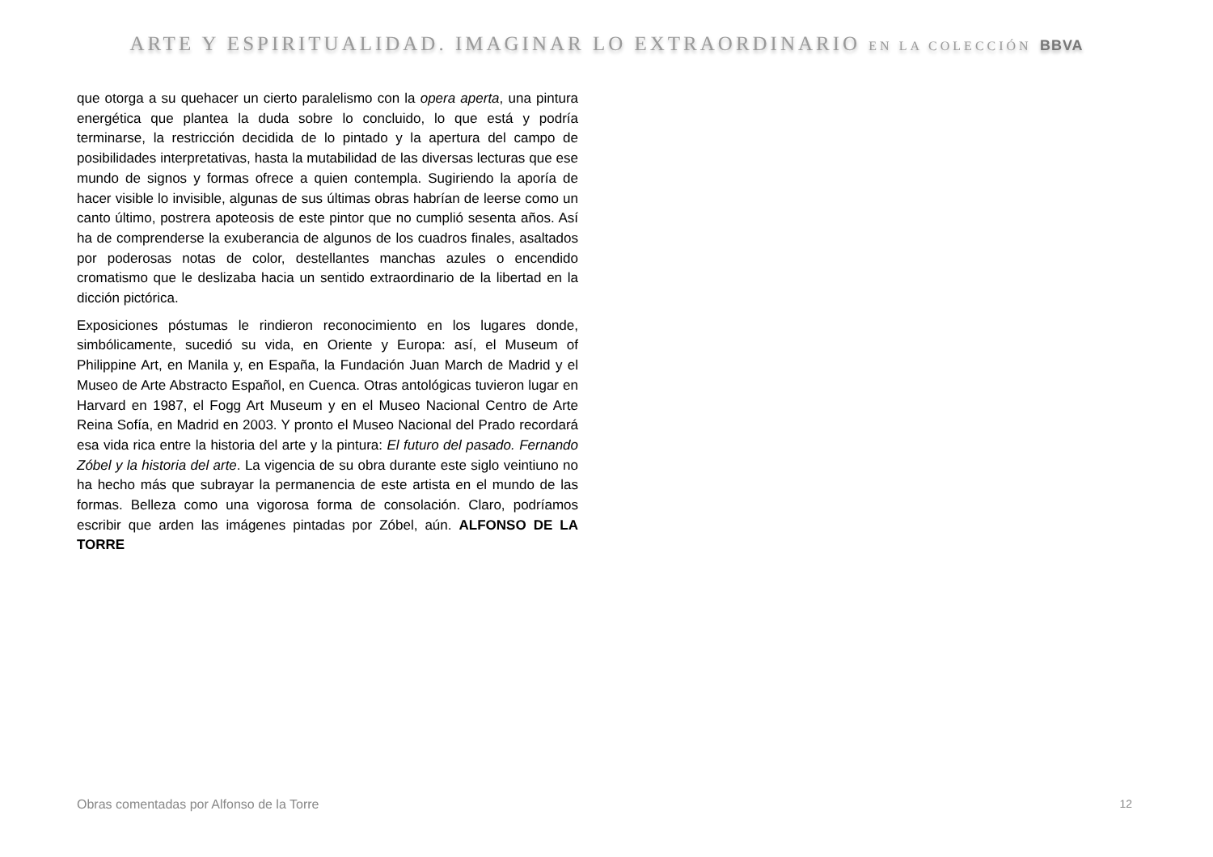ARTE Y ESPIRITUALIDAD. IMAGINAR LO EXTRAORDINARIO EN LA COLECCIÓN BBVA
que otorga a su quehacer un cierto paralelismo con la opera aperta, una pintura energética que plantea la duda sobre lo concluido, lo que está y podría terminarse, la restricción decidida de lo pintado y la apertura del campo de posibilidades interpretativas, hasta la mutabilidad de las diversas lecturas que ese mundo de signos y formas ofrece a quien contempla. Sugiriendo la aporía de hacer visible lo invisible, algunas de sus últimas obras habrían de leerse como un canto último, postrera apoteosis de este pintor que no cumplió sesenta años. Así ha de comprenderse la exuberancia de algunos de los cuadros finales, asaltados por poderosas notas de color, destellantes manchas azules o encendido cromatismo que le deslizaba hacia un sentido extraordinario de la libertad en la dicción pictórica.
Exposiciones póstumas le rindieron reconocimiento en los lugares donde, simbólicamente, sucedió su vida, en Oriente y Europa: así, el Museum of Philippine Art, en Manila y, en España, la Fundación Juan March de Madrid y el Museo de Arte Abstracto Español, en Cuenca. Otras antológicas tuvieron lugar en Harvard en 1987, el Fogg Art Museum y en el Museo Nacional Centro de Arte Reina Sofía, en Madrid en 2003. Y pronto el Museo Nacional del Prado recordará esa vida rica entre la historia del arte y la pintura: El futuro del pasado. Fernando Zóbel y la historia del arte. La vigencia de su obra durante este siglo veintiuno no ha hecho más que subrayar la permanencia de este artista en el mundo de las formas. Belleza como una vigorosa forma de consolación. Claro, podríamos escribir que arden las imágenes pintadas por Zóbel, aún. ALFONSO DE LA TORRE
Obras comentadas por Alfonso de la Torre 12